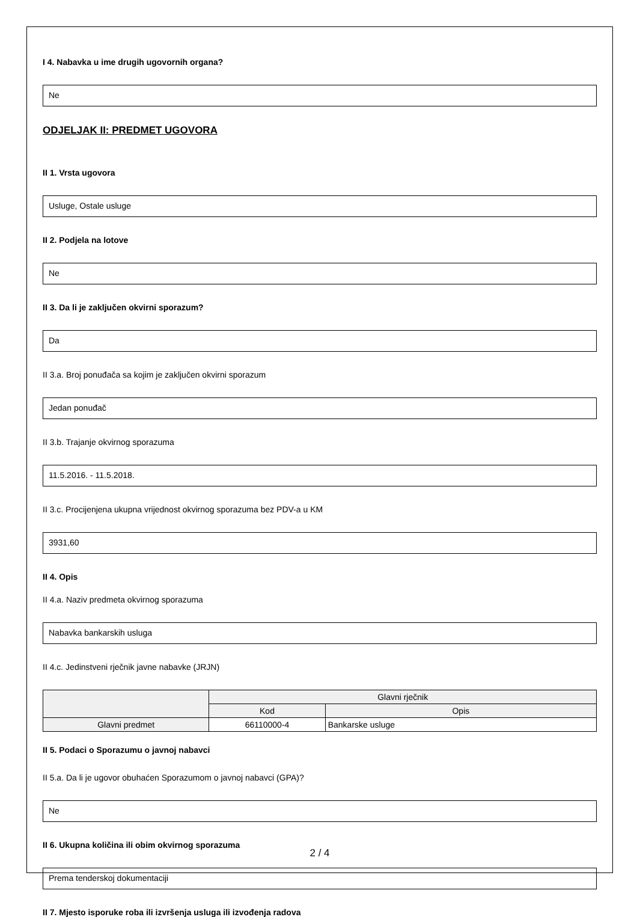I 4. Nabavka u ime drugih ugovornih organa?
Ne
ODJELJAK II: PREDMET UGOVORA
II 1. Vrsta ugovora
Usluge, Ostale usluge
II 2. Podjela na lotove
Ne
II 3. Da li je zaključen okvirni sporazum?
Da
II 3.a. Broj ponuđača sa kojim je zaključen okvirni sporazum
Jedan ponuđač
II 3.b. Trajanje okvirnog sporazuma
11.5.2016. - 11.5.2018.
II 3.c. Procijenjena ukupna vrijednost okvirnog sporazuma bez PDV-a u KM
3931,60
II 4. Opis
II 4.a. Naziv predmeta okvirnog sporazuma
Nabavka bankarskih usluga
II 4.c. Jedinstveni rječnik javne nabavke (JRJN)
| | Glavni rječnik | |
| --- | --- | --- |
| | Kod | Opis |
| Glavni predmet | 66110000-4 | Bankarske usluge |
II 5. Podaci o Sporazumu o javnoj nabavci
II 5.a. Da li je ugovor obuhaćen Sporazumom o javnoj nabavci (GPA)?
Ne
II 6. Ukupna količina ili obim okvirnog sporazuma
Prema tenderskoj dokumentaciji
II 7. Mjesto isporuke roba ili izvršenja usluga ili izvođenja radova
2 / 4